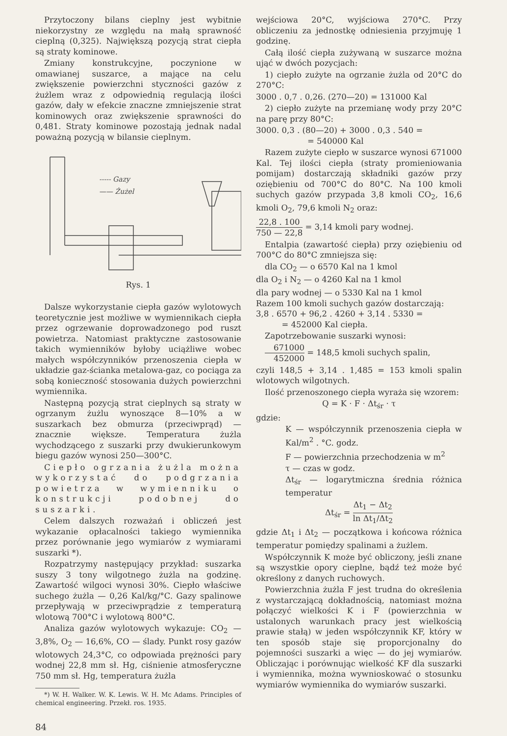Przytoczony bilans cieplny jest wybitnie niekorzystny ze względu na małą sprawność cieplną (0,325). Największą pozycją strat ciepła są straty kominowe.
Zmiany konstrukcyjne, poczynione w omawianej suszarce, a mające na celu zwiększenie powierzchni styczności gazów z żużlem wraz z odpowiednią regulacją ilości gazów, dały w efekcie znaczne zmniejszenie strat kominowych oraz zwiększenie sprawności do 0,481. Straty kominowe pozostają jednak nadal poważną pozycją w bilansie cieplnym.
----- Gazy
—— Żużel
Rys. 1
Dalsze wykorzystanie ciepła gazów wylotowych teoretycznie jest możliwe w wymiennikach ciepła przez ogrzewanie doprowadzonego pod ruszt powietrza. Natomiast praktyczne zastosowanie takich wymienników byłoby uciążliwe wobec małych współczynników przenoszenia ciepła w układzie gaz-ścianka metalowa-gaz, co pociąga za sobą konieczność stosowania dużych powierzchni wymiennika.
Następną pozycją strat cieplnych są straty w ogrzanym żużlu wynoszące 8—10% a w suszarkach bez obmurza (przeciwprąd) — znacznie większe. Temperatura żużla wychodzącego z suszarki przy dwukierunkowym biegu gazów wynosi 250—300°C.
Ciepło ogrzania żużla można wykorzystać do podgrzania powietrza w wymienniku o konstrukcji podobnej do suszarki.
Celem dalszych rozważań i obliczeń jest wykazanie opłacalności takiego wymiennika przez porównanie jego wymiarów z wymiarami suszarki *).
Rozpatrzymy następujący przykład: suszarka suszy 3 tony wilgotnego żużla na godzinę. Zawartość wilgoci wynosi 30%. Ciepło właściwe suchego żużla — 0,26 Kal/kg/°C. Gazy spalinowe przepływają w przeciwprądzie z temperaturą wlotową 700°C i wylotową 800°C.
Analiza gazów wylotowych wykazuje: CO<sub>2</sub> — 3,8%, O<sub>2</sub> — 16,6%, CO — ślady. Punkt rosy gazów wlotowych 24,3°C, co odpowiada prężności pary wodnej 22,8 mm sł. Hg, ciśnienie atmosferyczne 750 mm sł. Hg, temperatura żużla
*) W. H. Walker. W. K. Lewis. W. H. Mc Adams. Principles of chemical engineering. Przekł. ros. 1935.
84
wejściowa 20°C, wyjściowa 270°C. Przy obliczeniu za jednostkę odniesienia przyjmuję 1 godzinę.
Całą ilość ciepła zużywaną w suszarce można ująć w dwóch pozycjach:
1) ciepło zużyte na ogrzanie żużla od 20°C do 270°C:
3000 . 0,7 . 0,26. (270—20) = 131000 Kal
2) ciepło zużyte na przemianę wody przy 20°C na parę przy 80°C:
3000. 0,3 . (80—20) + 3000 . 0,3 . 540 =
= 540000 Kal
Razem zużyte ciepło w suszarce wynosi 671000 Kal. Tej ilości ciepła (straty promieniowania pomijam) dostarczają składniki gazów przy oziębieniu od 700°C do 80°C. Na 100 kmoli suchych gazów przypada 3,8 kmoli CO<sub>2</sub>, 16,6 kmoli O<sub>2</sub>, 79,6 kmoli N<sub>2</sub> oraz:
22,8 . 100 750 — 22,8 = 3,14 kmoli pary wodnej.
Entalpia (zawartość ciepła) przy oziębieniu od 700°C do 80°C zmniejsza się:
dla CO<sub>2</sub> — o 6570 Kal na 1 kmol
dla O<sub>2</sub> i N<sub>2</sub> — o 4260 Kal na 1 kmol
dla pary wodnej — o 5330 Kal na 1 kmol
Razem 100 kmoli suchych gazów dostarczają:
3,8 . 6570 + 96,2 . 4260 + 3,14 . 5330 =
= 452000 Kal ciepła.
Zapotrzebowanie suszarki wynosi:
671000 452000 = 148,5 kmoli suchych spalin,
czyli 148,5 + 3,14 . 1,485 = 153 kmoli spalin wlotowych wilgotnych.
Ilość przenoszonego ciepła wyraża się wzorem:
Q = K · F · Δt<sub>śr</sub> · τ
gdzie:
K — współczynnik przenoszenia ciepła w Kal/m<sup>2</sup> . °C. godz.
F — powierzchnia przechodzenia w m<sup>2</sup>
τ — czas w godz.
Δt<sub>śr</sub> — logarytmiczna średnia różnica temperatur
Δt<sub>śr</sub> = Δt<sub>1</sub> − Δt<sub>2</sub> ln Δt<sub>1</sub>/Δt<sub>2</sub>
gdzie Δt<sub>1</sub> i Δt<sub>2</sub> — początkowa i końcowa różnica temperatur pomiędzy spalinami a żużlem.
Współczynnik K może być obliczony, jeśli znane są wszystkie opory cieplne, bądź też może być określony z danych ruchowych.
Powierzchnia żużla F jest trudna do określenia z wystarczającą dokładnością, natomiast można połączyć wielkości K i F (powierzchnia w ustalonych warunkach pracy jest wielkością prawie stałą) w jeden współczynnik KF, który w ten sposób staje się proporcjonalny do pojemności suszarki a więc — do jej wymiarów. Obliczając i porównując wielkość KF dla suszarki i wymiennika, można wywnioskować o stosunku wymiarów wymiennika do wymiarów suszarki.